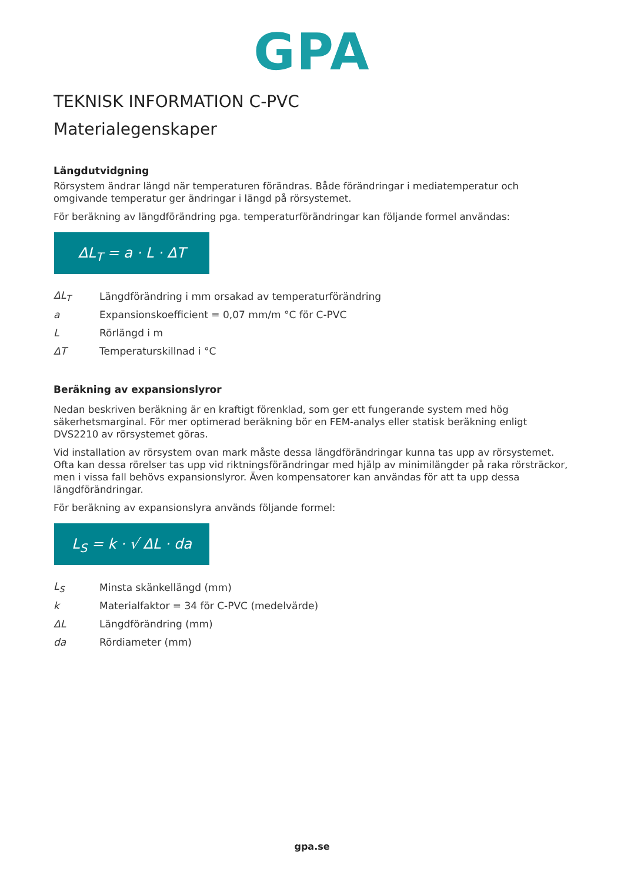GPA
TEKNISK INFORMATION C-PVC
Materialegenskaper
Längdutvidgning
Rörsystem ändrar längd när temperaturen förändras. Både förändringar i mediatemperatur och omgivande temperatur ger ändringar i längd på rörsystemet.
För beräkning av längdförändring pga. temperaturförändringar kan följande formel användas:
ΔL<sub>T</sub> = a · L · ΔT
| ΔL<sub>T</sub> | Längdförändring i mm orsakad av temperaturförändring |
| a | Expansionskoefficient = 0,07 mm/m °C för C-PVC |
| L | Rörlängd i m |
| ΔT | Temperaturskillnad i °C |
Beräkning av expansionslyror
Nedan beskriven beräkning är en kraftigt förenklad, som ger ett fungerande system med hög säkerhetsmarginal. För mer optimerad beräkning bör en FEM-analys eller statisk beräkning enligt DVS2210 av rörsystemet göras.
Vid installation av rörsystem ovan mark måste dessa längdförändringar kunna tas upp av rörsystemet. Ofta kan dessa rörelser tas upp vid riktningsförändringar med hjälp av minimilängder på raka rörsträckor, men i vissa fall behövs expansionslyror. Även kompensatorer kan användas för att ta upp dessa längdförändringar.
För beräkning av expansionslyra används följande formel:
L<sub>S</sub> = k · √ ΔL · da
| L<sub>S</sub> | Minsta skänkellängd (mm) |
| k | Materialfaktor = 34 för C-PVC (medelvärde) |
| ΔL | Längdförändring (mm) |
| da | Rördiameter (mm) |
gpa.se